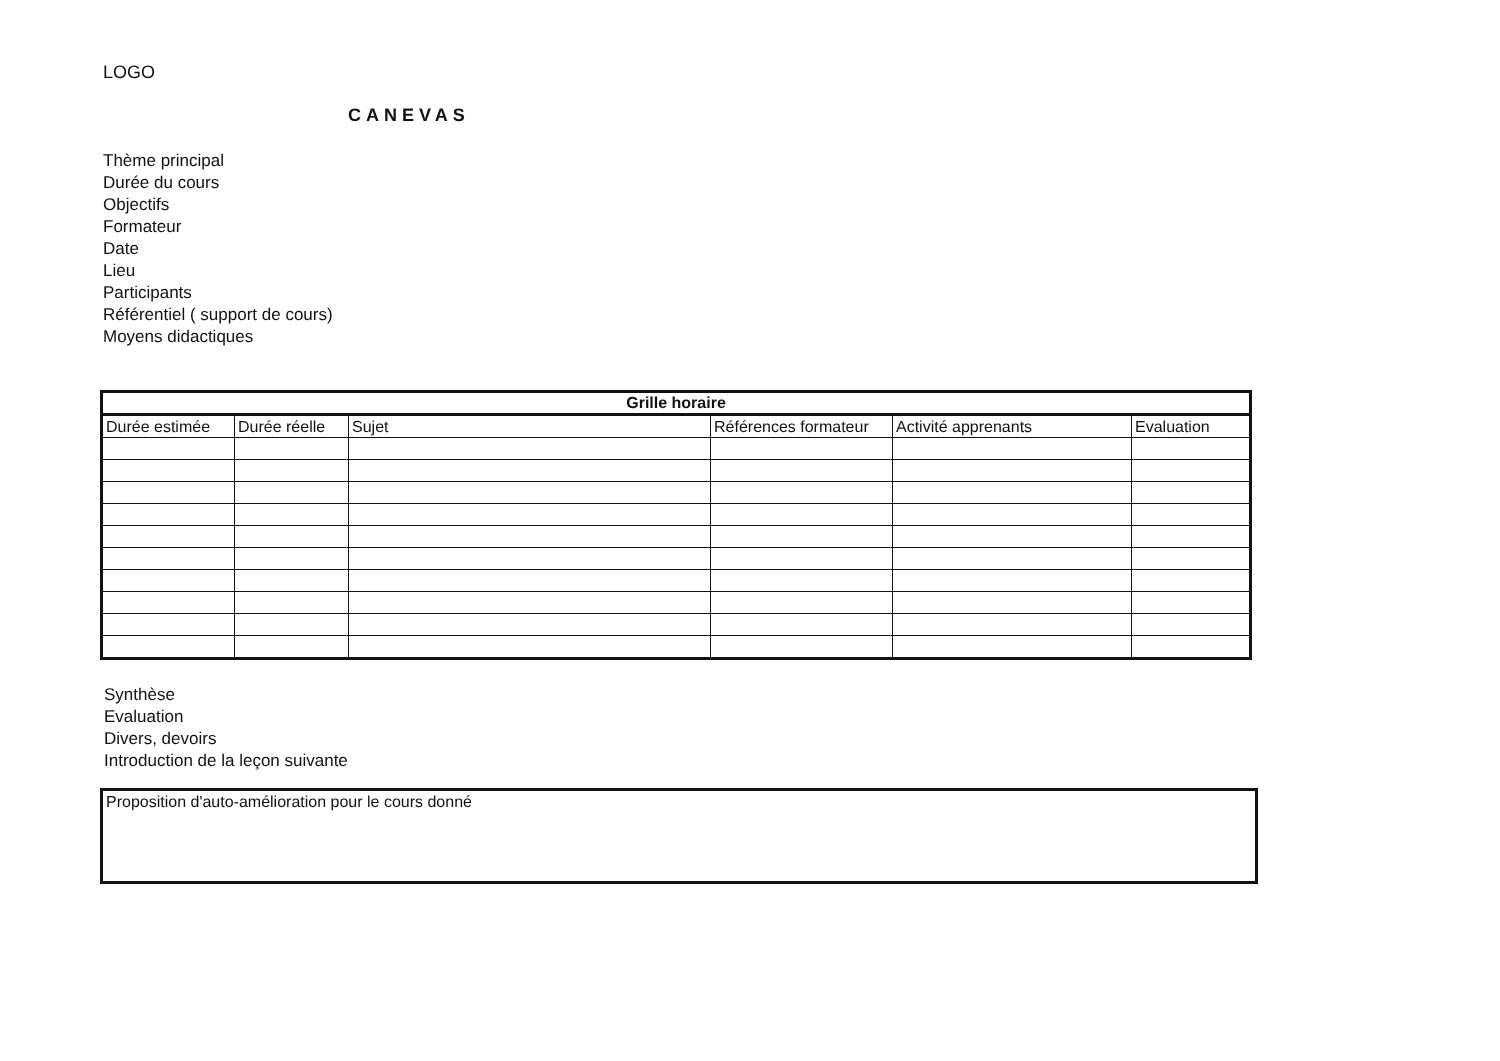LOGO
CANEVAS
Thème principal
Durée du cours
Objectifs
Formateur
Date
Lieu
Participants
Référentiel ( support de cours)
Moyens didactiques
| Grille horaire | | | | | |
| --- | --- | --- | --- | --- | --- |
| Durée estimée | Durée réelle | Sujet | Références formateur | Activité apprenants | Evaluation |
Synthèse
Evaluation
Divers, devoirs
Introduction de la leçon suivante
Proposition d'auto-amélioration pour le cours donné